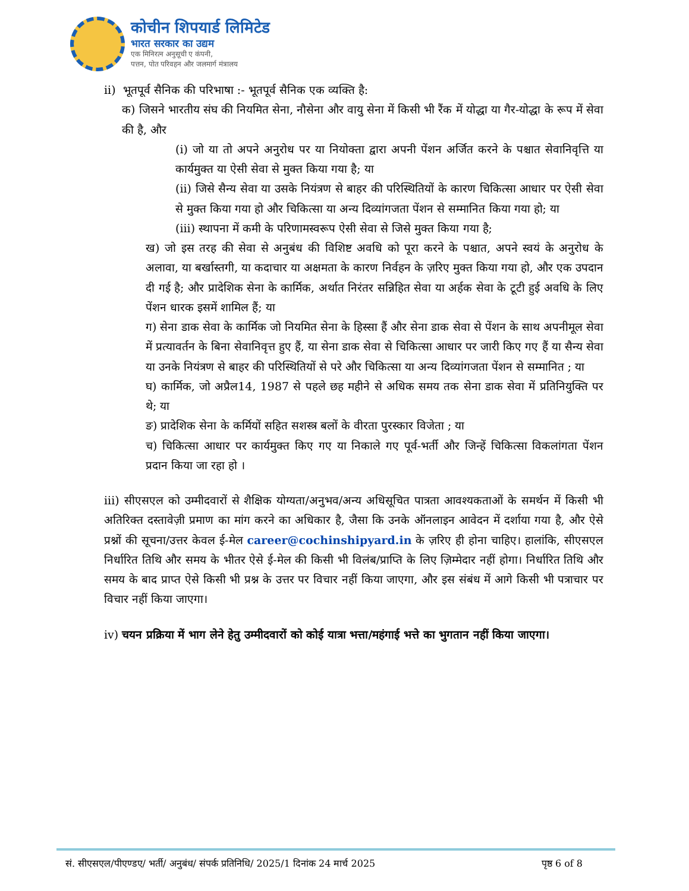कोचीन शिपयार्ड लिमिटेड
भारत सरकार का उद्यम
एक मिनिरत्न अनुसूची ए कंपनी,
पत्तन, पोत परिवहन और जलमार्ग मंत्रालय
ii) भूतपूर्व सैनिक की परिभाषा :- भूतपूर्व सैनिक एक व्यक्ति है:
क) जिसने भारतीय संघ की नियमित सेना, नौसेना और वायु सेना में किसी भी रैंक में योद्धा या गैर-योद्धा के रूप में सेवा की है, और
(i) जो या तो अपने अनुरोध पर या नियोक्ता द्वारा अपनी पेंशन अर्जित करने के पश्चात सेवानिवृत्ति या कार्यमुक्त या ऐसी सेवा से मुक्त किया गया है; या
(ii) जिसे सैन्य सेवा या उसके नियंत्रण से बाहर की परिस्थितियों के कारण चिकित्सा आधार पर ऐसी सेवा से मुक्त किया गया हो और चिकित्सा या अन्य दिव्यांगजता पेंशन से सम्मानित किया गया हो; या
(iii) स्थापना में कमी के परिणामस्वरूप ऐसी सेवा से जिसे मुक्त किया गया है;
ख) जो इस तरह की सेवा से अनुबंध की विशिष्ट अवधि को पूरा करने के पश्चात, अपने स्वयं के अनुरोध के अलावा, या बर्खास्तगी, या कदाचार या अक्षमता के कारण निर्वहन के ज़रिए मुक्त किया गया हो, और एक उपदान दी गई है; और प्रादेशिक सेना के कार्मिक, अर्थात निरंतर सन्निहित सेवा या अर्हक सेवा के टूटी हुई अवधि के लिए पेंशन धारक इसमें शामिल हैं; या
ग) सेना डाक सेवा के कार्मिक जो नियमित सेना के हिस्सा हैं और सेना डाक सेवा से पेंशन के साथ अपनीमूल सेवा में प्रत्यावर्तन के बिना सेवानिवृत्त हुए हैं, या सेना डाक सेवा से चिकित्सा आधार पर जारी किए गए हैं या सैन्य सेवा या उनके नियंत्रण से बाहर की परिस्थितियों से परे और चिकित्सा या अन्य दिव्यांगजता पेंशन से सम्मानित ; या
घ) कार्मिक, जो अप्रैल14, 1987 से पहले छह महीने से अधिक समय तक सेना डाक सेवा में प्रतिनियुक्ति पर थे; या
ङ) प्रादेशिक सेना के कर्मियों सहित सशस्त्र बलों के वीरता पुरस्कार विजेता ; या
च) चिकित्सा आधार पर कार्यमुक्त किए गए या निकाले गए पूर्व-भर्ती और जिन्हें चिकित्सा विकलांगता पेंशन प्रदान किया जा रहा हो ।
iii) सीएसएल को उम्मीदवारों से शैक्षिक योग्यता/अनुभव/अन्य अधिसूचित पात्रता आवश्यकताओं के समर्थन में किसी भी अतिरिक्त दस्तावेज़ी प्रमाण का मांग करने का अधिकार है, जैसा कि उनके ऑनलाइन आवेदन में दर्शाया गया है, और ऐसे प्रश्नों की सूचना/उत्तर केवल ई-मेल career@cochinshipyard.in के ज़रिए ही होना चाहिए। हालांकि, सीएसएल निर्धारित तिथि और समय के भीतर ऐसे ई-मेल की किसी भी विलंब/प्राप्ति के लिए ज़िम्मेदार नहीं होगा। निर्धारित तिथि और समय के बाद प्राप्त ऐसे किसी भी प्रश्न के उत्तर पर विचार नहीं किया जाएगा, और इस संबंध में आगे किसी भी पत्राचार पर विचार नहीं किया जाएगा।
iv) चयन प्रक्रिया में भाग लेने हेतु उम्मीदवारों को कोई यात्रा भत्ता/महंगाई भत्ते का भुगतान नहीं किया जाएगा।
सं. सीएसएल/पीएण्डए/ भर्ती/ अनुबंध/ संपर्क प्रतिनिधि/ 2025/1 दिनांक 24 मार्च 2025 पृष्ठ 6 of 8